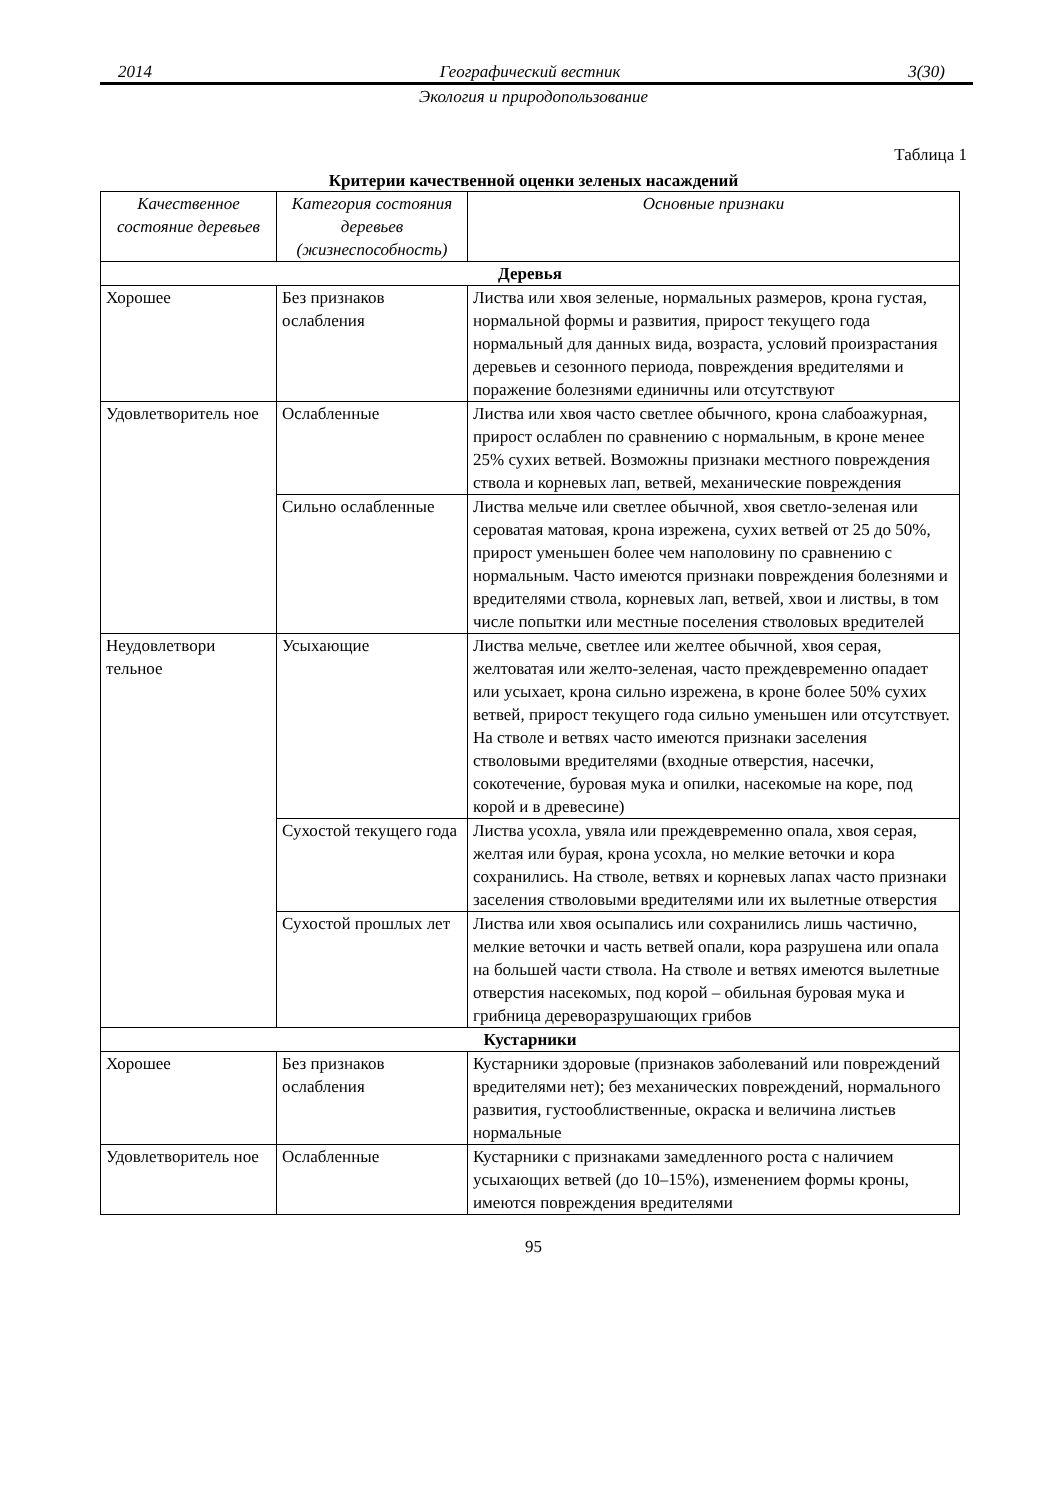2014 Географический вестник 3(30)
Экология и природопользование
Таблица 1
Критерии качественной оценки зеленых насаждений
| Качественное состояние деревьев | Категория состояния деревьев (жизнеспособность) | Основные признаки |
| --- | --- | --- |
| Деревья | | |
| Хорошее | Без признаков ослабления | Листва или хвоя зеленые, нормальных размеров, крона густая, нормальной формы и развития, прирост текущего года нормальный для данных вида, возраста, условий произрастания деревьев и сезонного периода, повреждения вредителями и поражение болезнями единичны или отсутствуют |
| Удовлетворитель ное | Ослабленные | Листва или хвоя часто светлее обычного, крона слабоажурная, прирост ослаблен по сравнению с нормальным, в кроне менее 25% сухих ветвей. Возможны признаки местного повреждения ствола и корневых лап, ветвей, механические повреждения |
| | Сильно ослабленные | Листва мельче или светлее обычной, хвоя светло-зеленая или сероватая матовая, крона изрежена, сухих ветвей от 25 до 50%, прирост уменьшен более чем наполовину по сравнению с нормальным. Часто имеются признаки повреждения болезнями и вредителями ствола, корневых лап, ветвей, хвои и листвы, в том числе попытки или местные поселения стволовых вредителей |
| Неудовлетвори тельное | Усыхающие | Листва мельче, светлее или желтее обычной, хвоя серая, желтоватая или желто-зеленая, часто преждевременно опадает или усыхает, крона сильно изрежена, в кроне более 50% сухих ветвей, прирост текущего года сильно уменьшен или отсутствует. На стволе и ветвях часто имеются признаки заселения стволовыми вредителями (входные отверстия, насечки, сокотечение, буровая мука и опилки, насекомые на коре, под корой и в древесине) |
| | Сухостой текущего года | Листва усохла, увяла или преждевременно опала, хвоя серая, желтая или бурая, крона усохла, но мелкие веточки и кора сохранились. На стволе, ветвях и корневых лапах часто признаки заселения стволовыми вредителями или их вылетные отверстия |
| | Сухостой прошлых лет | Листва или хвоя осыпались или сохранились лишь частично, мелкие веточки и часть ветвей опали, кора разрушена или опала на большей части ствола. На стволе и ветвях имеются вылетные отверстия насекомых, под корой – обильная буровая мука и грибница дереворазрушающих грибов |
| Кустарники | | |
| Хорошее | Без признаков ослабления | Кустарники здоровые (признаков заболеваний или повреждений вредителями нет); без механических повреждений, нормального развития, густооблиственные, окраска и величина листьев нормальные |
| Удовлетворитель ное | Ослабленные | Кустарники с признаками замедленного роста с наличием усыхающих ветвей (до 10–15%), изменением формы кроны, имеются повреждения вредителями |
95